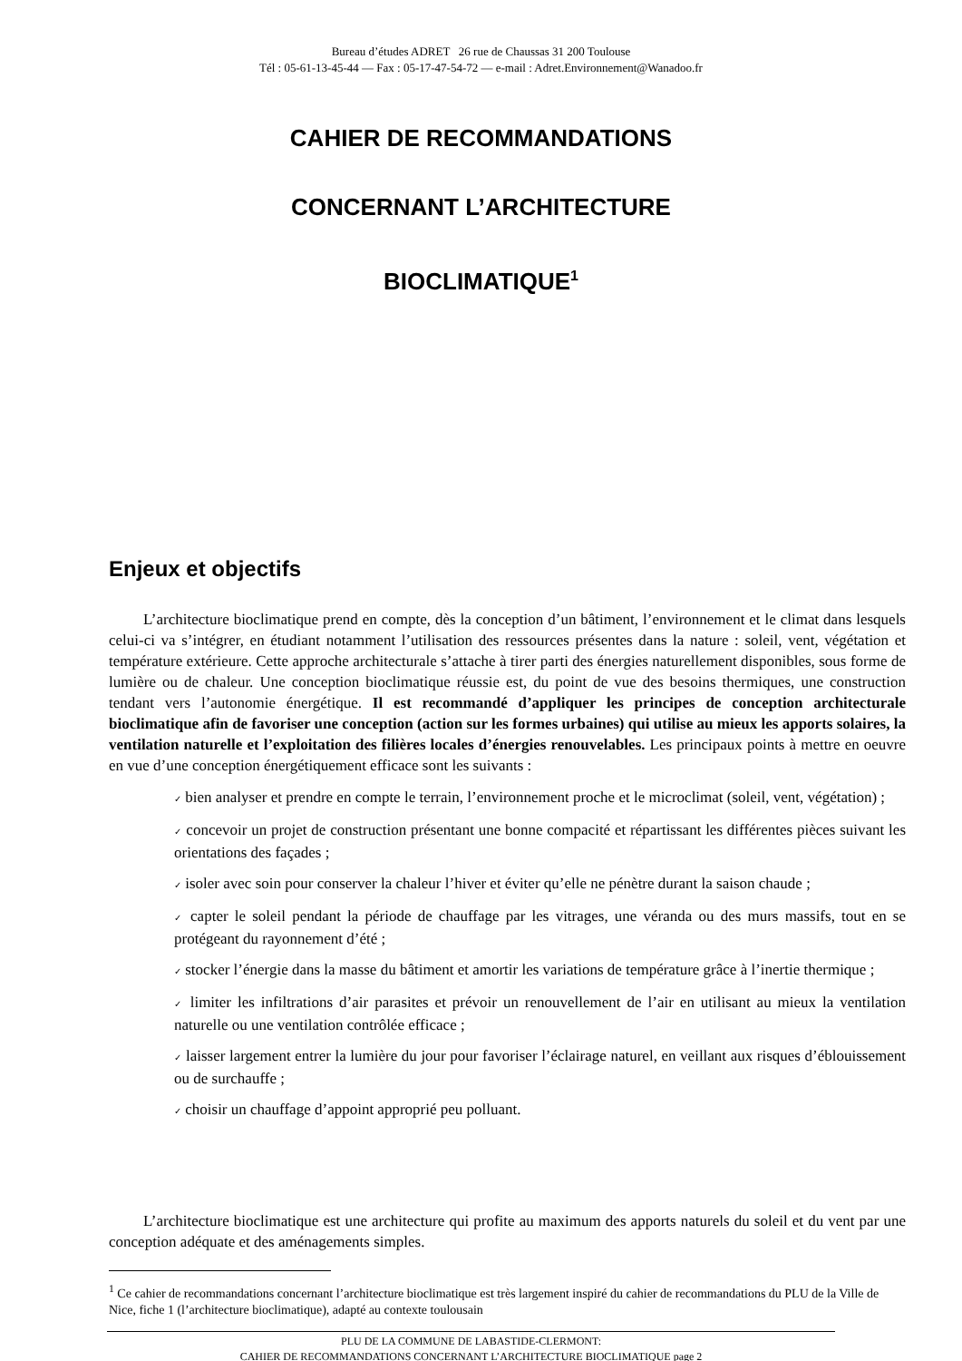Bureau d’études ADRET 26 rue de Chaussas 31 200 Toulouse
Tél : 05-61-13-45-44 — Fax : 05-17-47-54-72 — e-mail : Adret.Environnement@Wanadoo.fr
CAHIER DE RECOMMANDATIONS
CONCERNANT L’ARCHITECTURE
BIOCLIMATIQUE<sup>1</sup>
Enjeux et objectifs
L’architecture bioclimatique prend en compte, dès la conception d’un bâtiment, l’environnement et le climat dans lesquels celui-ci va s’intégrer, en étudiant notamment l’utilisation des ressources présentes dans la nature : soleil, vent, végétation et température extérieure. Cette approche architecturale s’attache à tirer parti des énergies naturellement disponibles, sous forme de lumière ou de chaleur. Une conception bioclimatique réussie est, du point de vue des besoins thermiques, une construction tendant vers l’autonomie énergétique. Il est recommandé d’appliquer les principes de conception architecturale bioclimatique afin de favoriser une conception (action sur les formes urbaines) qui utilise au mieux les apports solaires, la ventilation naturelle et l’exploitation des filières locales d’énergies renouvelables. Les principaux points à mettre en oeuvre en vue d’une conception énergétiquement efficace sont les suivants :
✓ bien analyser et prendre en compte le terrain, l’environnement proche et le microclimat (soleil, vent, végétation) ;
✓ concevoir un projet de construction présentant une bonne compacité et répartissant les différentes pièces suivant les orientations des façades ;
✓ isoler avec soin pour conserver la chaleur l’hiver et éviter qu’elle ne pénètre durant la saison chaude ;
✓ capter le soleil pendant la période de chauffage par les vitrages, une véranda ou des murs massifs, tout en se protégeant du rayonnement d’été ;
✓ stocker l’énergie dans la masse du bâtiment et amortir les variations de température grâce à l’inertie thermique ;
✓ limiter les infiltrations d’air parasites et prévoir un renouvellement de l’air en utilisant au mieux la ventilation naturelle ou une ventilation contrôlée efficace ;
✓ laisser largement entrer la lumière du jour pour favoriser l’éclairage naturel, en veillant aux risques d’éblouissement ou de surchauffe ;
✓ choisir un chauffage d’appoint approprié peu polluant.
L’architecture bioclimatique est une architecture qui profite au maximum des apports naturels du soleil et du vent par une conception adéquate et des aménagements simples.
<sup>1</sup> Ce cahier de recommandations concernant l’architecture bioclimatique est très largement inspiré du cahier de recommandations du PLU de la Ville de Nice, fiche 1 (l’architecture bioclimatique), adapté au contexte toulousain
PLU DE LA COMMUNE DE LABASTIDE-CLERMONT:
CAHIER DE RECOMMANDATIONS CONCERNANT L’ARCHITECTURE BIOCLIMATIQUE page 2